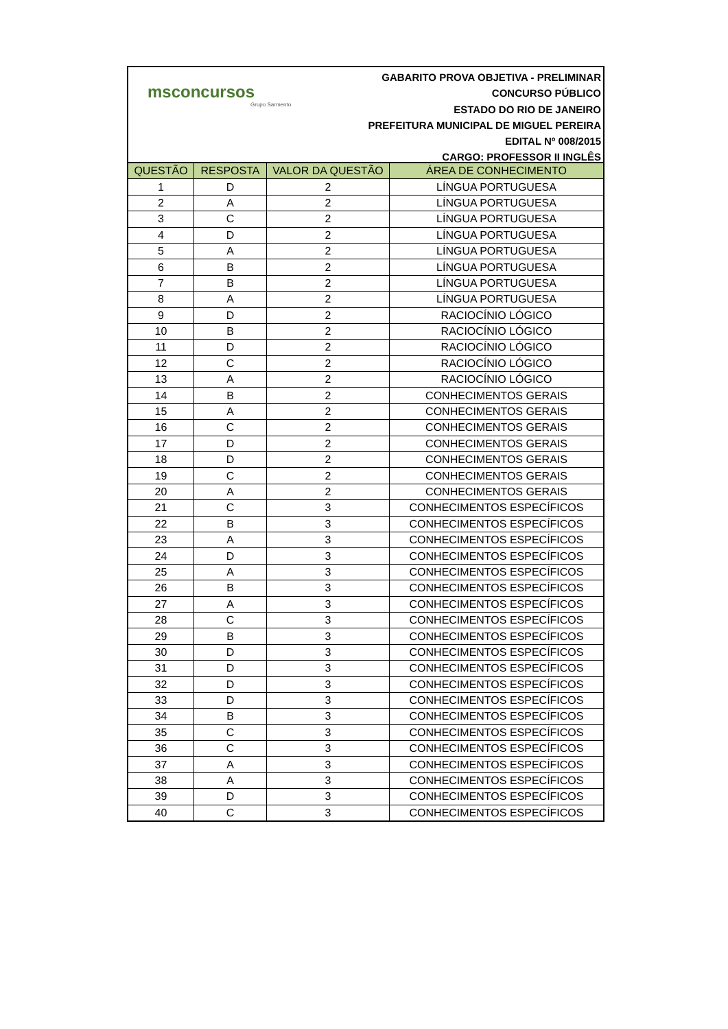msconcursos
Grupo Sarmento
GABARITO PROVA OBJETIVA - PRELIMINAR
CONCURSO PÚBLICO
ESTADO DO RIO DE JANEIRO
PREFEITURA MUNICIPAL DE MIGUEL PEREIRA
EDITAL Nº 008/2015
CARGO: PROFESSOR II INGLÊS
| QUESTÃO | RESPOSTA | VALOR DA QUESTÃO | ÁREA DE CONHECIMENTO |
| --- | --- | --- | --- |
| 1 | D | 2 | LÍNGUA PORTUGUESA |
| 2 | A | 2 | LÍNGUA PORTUGUESA |
| 3 | C | 2 | LÍNGUA PORTUGUESA |
| 4 | D | 2 | LÍNGUA PORTUGUESA |
| 5 | A | 2 | LÍNGUA PORTUGUESA |
| 6 | B | 2 | LÍNGUA PORTUGUESA |
| 7 | B | 2 | LÍNGUA PORTUGUESA |
| 8 | A | 2 | LÍNGUA PORTUGUESA |
| 9 | D | 2 | RACIOCÍNIO LÓGICO |
| 10 | B | 2 | RACIOCÍNIO LÓGICO |
| 11 | D | 2 | RACIOCÍNIO LÓGICO |
| 12 | C | 2 | RACIOCÍNIO LÓGICO |
| 13 | A | 2 | RACIOCÍNIO LÓGICO |
| 14 | B | 2 | CONHECIMENTOS GERAIS |
| 15 | A | 2 | CONHECIMENTOS GERAIS |
| 16 | C | 2 | CONHECIMENTOS GERAIS |
| 17 | D | 2 | CONHECIMENTOS GERAIS |
| 18 | D | 2 | CONHECIMENTOS GERAIS |
| 19 | C | 2 | CONHECIMENTOS GERAIS |
| 20 | A | 2 | CONHECIMENTOS GERAIS |
| 21 | C | 3 | CONHECIMENTOS ESPECÍFICOS |
| 22 | B | 3 | CONHECIMENTOS ESPECÍFICOS |
| 23 | A | 3 | CONHECIMENTOS ESPECÍFICOS |
| 24 | D | 3 | CONHECIMENTOS ESPECÍFICOS |
| 25 | A | 3 | CONHECIMENTOS ESPECÍFICOS |
| 26 | B | 3 | CONHECIMENTOS ESPECÍFICOS |
| 27 | A | 3 | CONHECIMENTOS ESPECÍFICOS |
| 28 | C | 3 | CONHECIMENTOS ESPECÍFICOS |
| 29 | B | 3 | CONHECIMENTOS ESPECÍFICOS |
| 30 | D | 3 | CONHECIMENTOS ESPECÍFICOS |
| 31 | D | 3 | CONHECIMENTOS ESPECÍFICOS |
| 32 | D | 3 | CONHECIMENTOS ESPECÍFICOS |
| 33 | D | 3 | CONHECIMENTOS ESPECÍFICOS |
| 34 | B | 3 | CONHECIMENTOS ESPECÍFICOS |
| 35 | C | 3 | CONHECIMENTOS ESPECÍFICOS |
| 36 | C | 3 | CONHECIMENTOS ESPECÍFICOS |
| 37 | A | 3 | CONHECIMENTOS ESPECÍFICOS |
| 38 | A | 3 | CONHECIMENTOS ESPECÍFICOS |
| 39 | D | 3 | CONHECIMENTOS ESPECÍFICOS |
| 40 | C | 3 | CONHECIMENTOS ESPECÍFICOS |